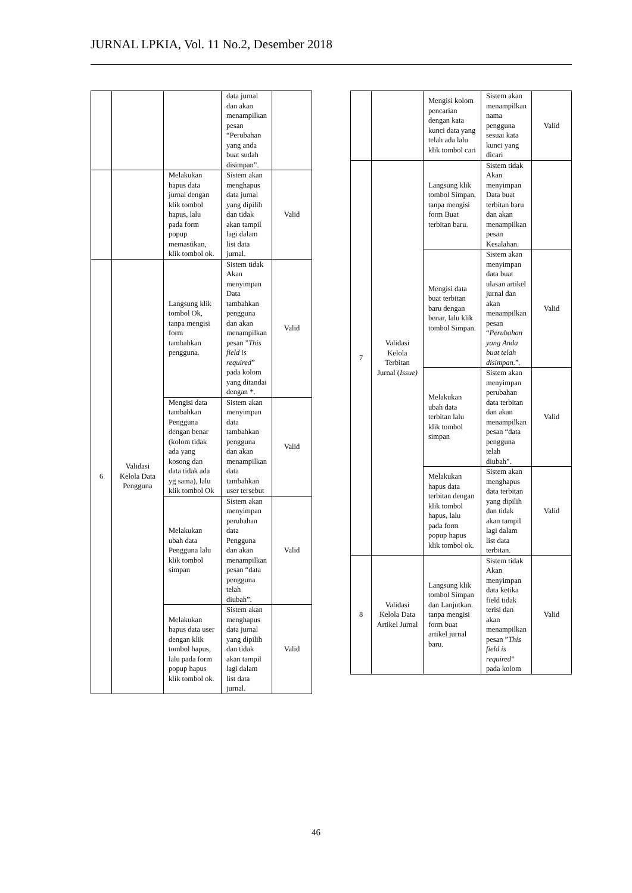JURNAL LPKIA, Vol. 11 No.2, Desember 2018
| | | | data jurnal dan akan menampilkan pesan “Perubahan yang anda buat sudah disimpan”. | |
| | | Melakukan hapus data jurnal dengan klik tombol hapus, lalu pada form popup memastikan, klik tombol ok. | Sistem akan menghapus data jurnal yang dipilih dan tidak akan tampil lagi dalam list data jurnal. | Valid |
| 6 | Validasi Kelola Data Pengguna | Langsung klik tombol Ok, tanpa mengisi form tambahkan pengguna. | Sistem tidak Akan menyimpan Data tambahkan pengguna dan akan menampilkan pesan ” This field is required ” pada kolom yang ditandai dengan *. | Valid |
| | | Mengisi data tambahkan Pengguna dengan benar (kolom tidak ada yang kosong dan data tidak ada yg sama), lalu klik tombol Ok | Sistem akan menyimpan data tambahkan pengguna dan akan menampilkan data tambahkan user tersebut | Valid |
| | | Melakukan ubah data Pengguna lalu klik tombol simpan | Sistem akan menyimpan perubahan data Pengguna dan akan menampilkan pesan “data pengguna telah diubah”. | Valid |
| | | Melakukan hapus data user dengan klik tombol hapus, lalu pada form popup hapus klik tombol ok. | Sistem akan menghapus data jurnal yang dipilih dan tidak akan tampil lagi dalam list data jurnal. | Valid |
| | | Mengisi kolom pencarian dengan kata kunci data yang telah ada lalu klik tombol cari | Sistem akan menampilkan nama pengguna sesuai kata kunci yang dicari | Valid |
| 7 | Validasi Kelola Terbitan Jurnal ( Issue) | Langsung klik tombol Simpan, tanpa mengisi form Buat terbitan baru. | Sistem tidak Akan menyimpan Data buat terbitan baru dan akan menampilkan pesan Kesalahan. | |
| | | Mengisi data buat terbitan baru dengan benar, lalu klik tombol Simpan. | Sistem akan menyimpan data buat ulasan artikel jurnal dan akan menampilkan pesan “ Perubahan yang Anda buat telah disimpan. ”. | Valid |
| | | Melakukan ubah data terbitan lalu klik tombol simpan | Sistem akan menyimpan perubahan data terbitan dan akan menampilkan pesan “data pengguna telah diubah”. | Valid |
| | | Melakukan hapus data terbitan dengan klik tombol hapus, lalu pada form popup hapus klik tombol ok. | Sistem akan menghapus data terbitan yang dipilih dan tidak akan tampil lagi dalam list data terbitan. | Valid |
| 8 | Validasi Kelola Data Artikel Jurnal | Langsung klik tombol Simpan dan Lanjutkan. tanpa mengisi form buat artikel jurnal baru. | Sistem tidak Akan menyimpan data ketika field tidak terisi dan akan menampilkan pesan ” This field is required ” pada kolom | Valid |
46